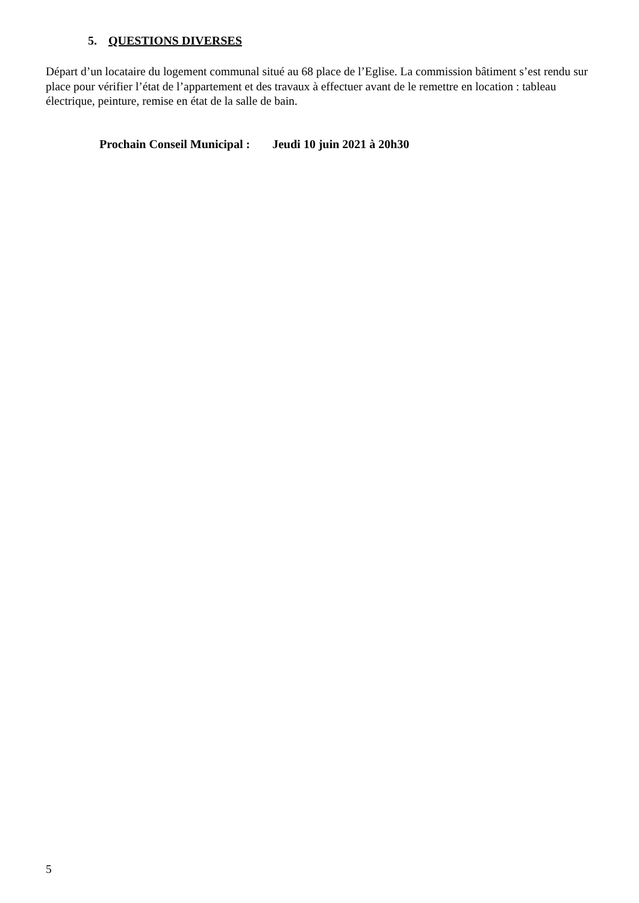5. QUESTIONS DIVERSES
Départ d’un locataire du logement communal situé au 68 place de l’Eglise. La commission bâtiment s’est rendu sur place pour vérifier l’état de l’appartement et des travaux à effectuer avant de le remettre en location : tableau électrique, peinture, remise en état de la salle de bain.
Prochain Conseil Municipal : Jeudi 10 juin 2021 à 20h30
5